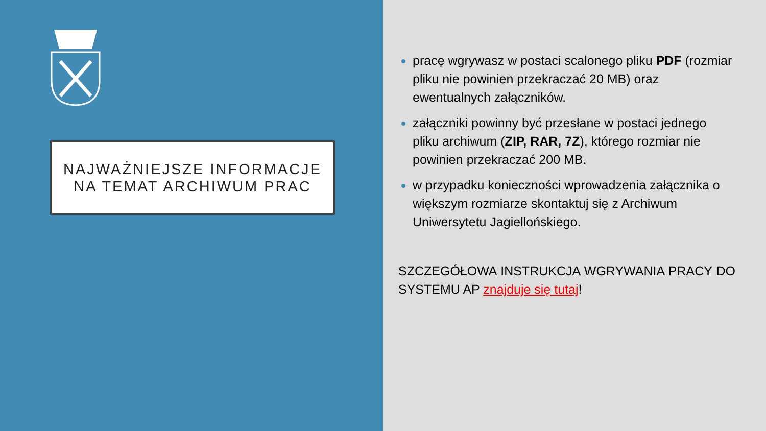NAJWAŻNIEJSZE INFORMACJE
NA TEMAT ARCHIWUM PRAC
pracę wgrywasz w postaci scalonego pliku PDF (rozmiar pliku nie powinien przekraczać 20 MB) oraz ewentualnych załączników.
załączniki powinny być przesłane w postaci jednego pliku archiwum (ZIP, RAR, 7Z), którego rozmiar nie powinien przekraczać 200 MB.
w przypadku konieczności wprowadzenia załącznika o większym rozmiarze skontaktuj się z Archiwum Uniwersytetu Jagiellońskiego.
SZCZEGÓŁOWA INSTRUKCJA WGRYWANIA PRACY DO SYSTEMU AP znajduje się tutaj!